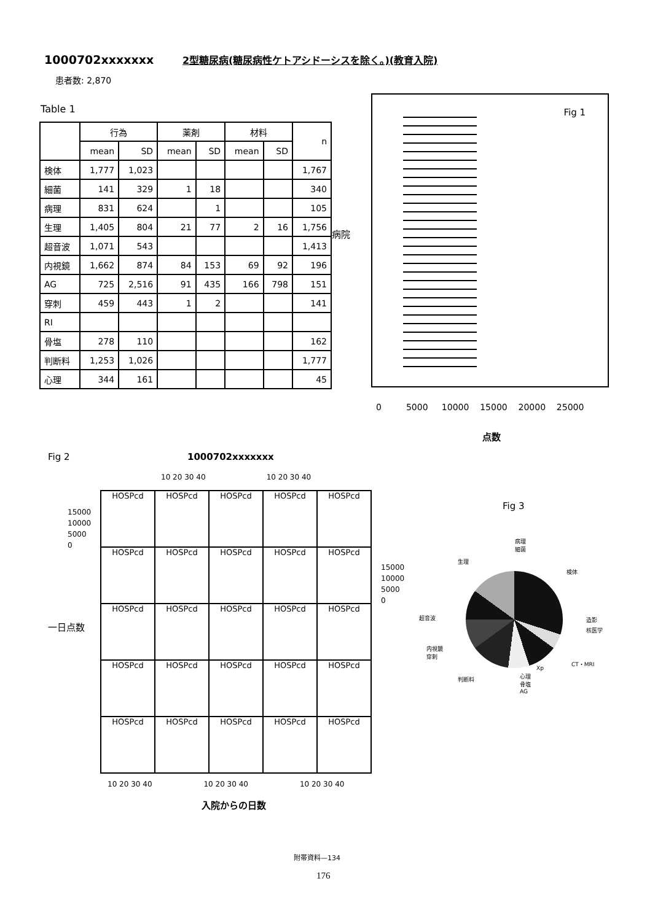1000702xxxxxxx 2型糖尿病(糖尿病性ケトアシドーシスを除く。)(教育入院)
患者数: 2,870
Table 1
| | 行為 | | 薬剤 | | 材料 | | n |
| --- | --- | --- | --- | --- | --- | --- | --- |
| | mean | SD | mean | SD | mean | SD | |
| 検体 | 1,777 | 1,023 | | | | | 1,767 |
| 細菌 | 141 | 329 | 1 | 18 | | | 340 |
| 病理 | 831 | 624 | | 1 | | | 105 |
| 生理 | 1,405 | 804 | 21 | 77 | 2 | 16 | 1,756 |
| 超音波 | 1,071 | 543 | | | | | 1,413 |
| 内視鏡 | 1,662 | 874 | 84 | 153 | 69 | 92 | 196 |
| AG | 725 | 2,516 | 91 | 435 | 166 | 798 | 151 |
| 穿刺 | 459 | 443 | 1 | 2 | | | 141 |
| RI | | | | | | | |
| 骨塩 | 278 | 110 | | | | | 162 |
| 判断料 | 1,253 | 1,026 | | | | | 1,777 |
| 心理 | 344 | 161 | | | | | 45 |
Fig 1
病院
0 5000 10000 15000 20000 25000
点数
Fig 2 1000702xxxxxxx
10 20 30 40 10 20 30 40
HOSPcd
HOSPcd
HOSPcd
HOSPcd
HOSPcd
HOSPcd
HOSPcd
HOSPcd
HOSPcd
HOSPcd
HOSPcd
HOSPcd
HOSPcd
HOSPcd
HOSPcd
HOSPcd
HOSPcd
HOSPcd
HOSPcd
HOSPcd
HOSPcd
HOSPcd
HOSPcd
HOSPcd
HOSPcd
15000
10000
5000
0
15000
10000
5000
0
一日点数
10 20 30 40 10 20 30 40 10 20 30 40
入院からの日数
Fig 3
病理
細菌
生理
検体
超音波 造影
核医学
内視鏡
穿刺
CT・MRI
Xp
判断料
心理
骨塩
AG
附帯資料—134
176